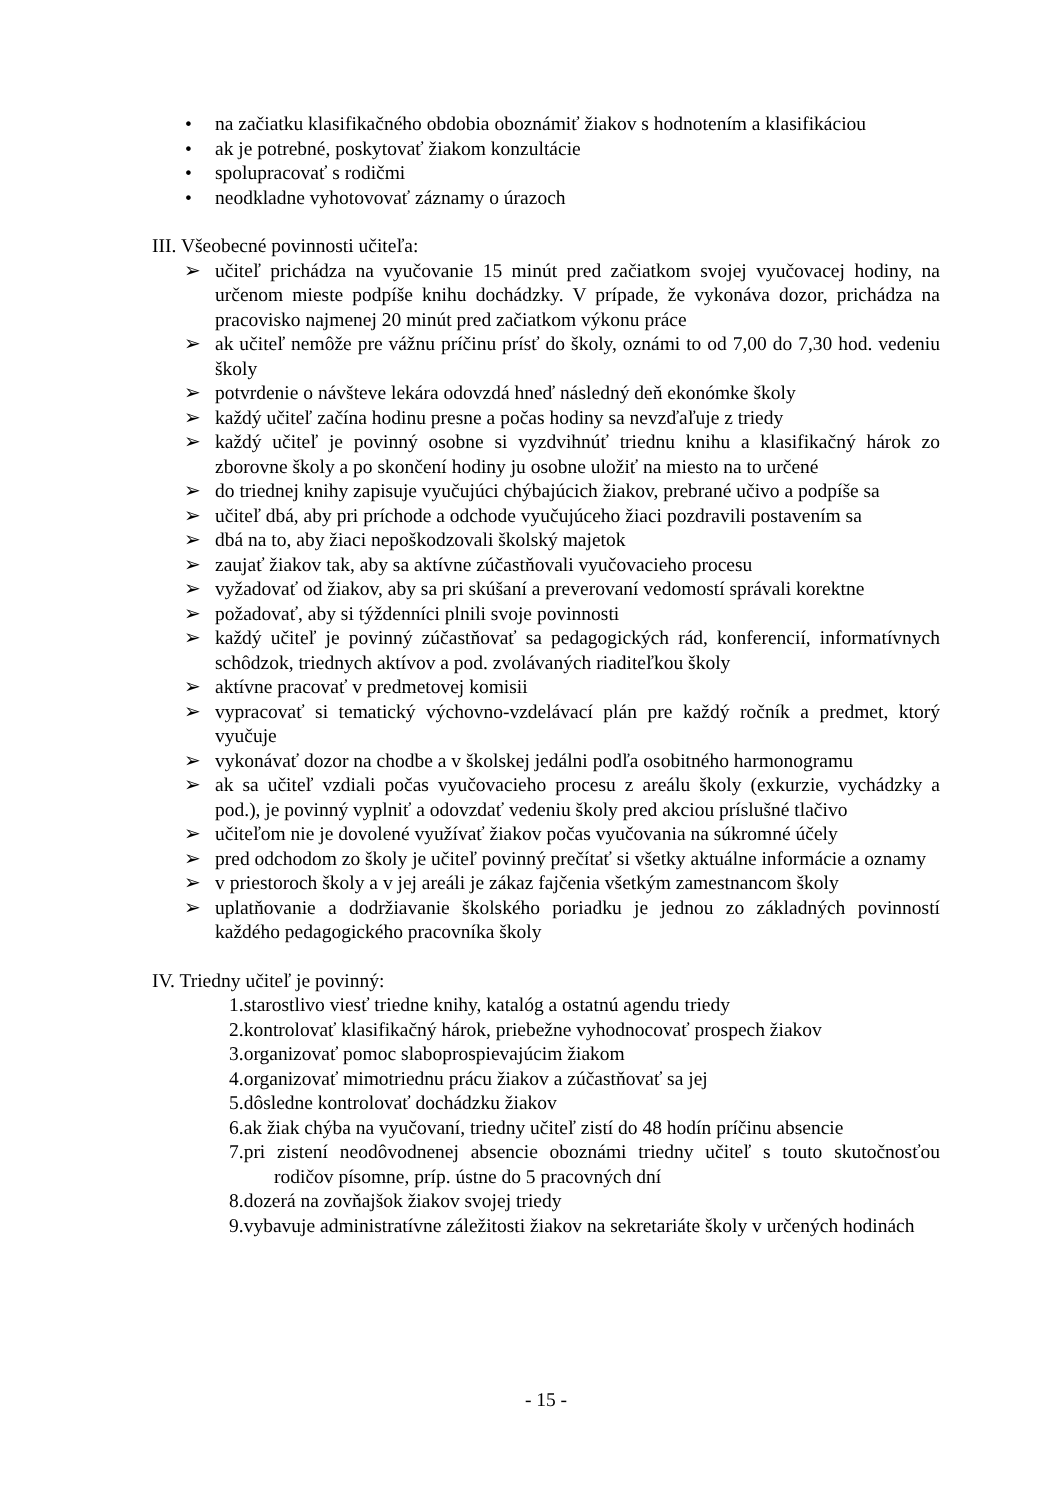• na začiatku klasifikačného obdobia oboznámiť žiakov s hodnotením a klasifikáciou
• ak je potrebné, poskytovať žiakom konzultácie
• spolupracovať s rodičmi
• neodkladne vyhotovovať záznamy o úrazoch
III. Všeobecné povinnosti učiteľa:
➢ učiteľ prichádza na vyučovanie 15 minút pred začiatkom svojej vyučovacej hodiny, na určenom mieste podpíše knihu dochádzky. V prípade, že vykonáva dozor, prichádza na pracovisko najmenej 20 minút pred začiatkom výkonu práce
➢ ak učiteľ nemôže pre vážnu príčinu prísť do školy, oznámi to od 7,00 do 7,30 hod. vedeniu školy
➢ potvrdenie o návšteve lekára odovzdá hneď následný deň ekonómke školy
➢ každý učiteľ začína hodinu presne a počas hodiny sa nevzďaľuje z triedy
➢ každý učiteľ je povinný osobne si vyzdvihnúť triednu knihu a klasifikačný hárok zo zborovne školy a po skončení hodiny ju osobne uložiť na miesto na to určené
➢ do triednej knihy zapisuje vyučujúci chýbajúcich žiakov, prebrané učivo a podpíše sa
➢ učiteľ dbá, aby pri príchode a odchode vyučujúceho žiaci pozdravili postavením sa
➢ dbá na to, aby žiaci nepoškodzovali školský majetok
➢ zaujať žiakov tak, aby sa aktívne zúčastňovali vyučovacieho procesu
➢ vyžadovať od žiakov, aby sa pri skúšaní a preverovaní vedomostí správali korektne
➢ požadovať, aby si týždenníci plnili svoje povinnosti
➢ každý učiteľ je povinný zúčastňovať sa pedagogických rád, konferencií, informatívnych schôdzok, triednych aktívov a pod. zvolávaných riaditeľkou školy
➢ aktívne pracovať v predmetovej komisii
➢ vypracovať si tematický výchovno-vzdelávací plán pre každý ročník a predmet, ktorý vyučuje
➢ vykonávať dozor na chodbe a v školskej jedálni podľa osobitného harmonogramu
➢ ak sa učiteľ vzdiali počas vyučovacieho procesu z areálu školy (exkurzie, vychádzky a pod.), je povinný vyplniť a odovzdať vedeniu školy pred akciou príslušné tlačivo
➢ učiteľom nie je dovolené využívať žiakov počas vyučovania na súkromné účely
➢ pred odchodom zo školy je učiteľ povinný prečítať si všetky aktuálne informácie a oznamy
➢ v priestoroch školy a v jej areáli je zákaz fajčenia všetkým zamestnancom školy
➢ uplatňovanie a dodržiavanie školského poriadku je jednou zo základných povinností každého pedagogického pracovníka školy
IV. Triedny učiteľ je povinný:
1.starostlivo viesť triedne knihy, katalóg a ostatnú agendu triedy
2.kontrolovať klasifikačný hárok, priebežne vyhodnocovať prospech žiakov
3.organizovať pomoc slaboprospievajúcim žiakom
4.organizovať mimotriednu prácu žiakov a zúčastňovať sa jej
5.dôsledne kontrolovať dochádzku žiakov
6.ak žiak chýba na vyučovaní, triedny učiteľ zistí do 48 hodín príčinu absencie
7.pri zistení neodôvodnenej absencie oboznámi triedny učiteľ s touto skutočnosťou rodičov písomne, príp. ústne do 5 pracovných dní
8.dozerá na zovňajšok žiakov svojej triedy
9.vybavuje administratívne záležitosti žiakov na sekretariáte školy v určených hodinách
- 15 -